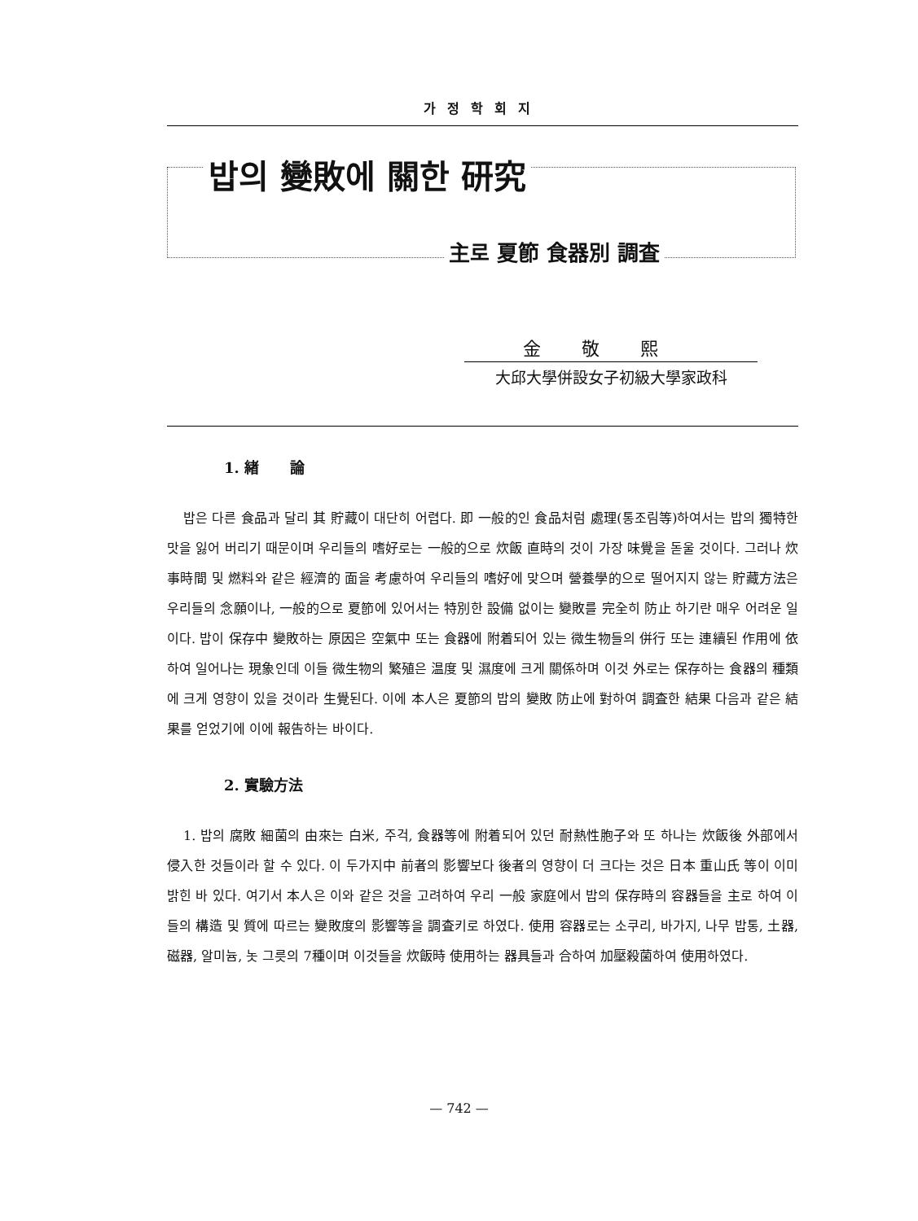가정학회지
밥의 變敗에 關한 研究
主로 夏節 食器別 調査
金敬熙
大邱大學併設女子初級大學家政科
1. 緖 論
밥은 다른 食品과 달리 其 貯藏이 대단히 어렵다. 即 一般的인 食品처럼 處理(통조림等)하여서는 밥의 獨特한 맛을 잃어 버리기 때문이며 우리들의 嗜好로는 一般的으로 炊飯 直時의 것이 가장 味覺을 돋울 것이다. 그러나 炊事時間 및 燃料와 같은 經濟的 面을 考慮하여 우리들의 嗜好에 맞으며 營養學的으로 떨어지지 않는 貯藏方法은 우리들의 念願이나, 一般的으로 夏節에 있어서는 特別한 設備 없이는 變敗를 完全히 防止 하기란 매우 어려운 일이다. 밥이 保存中 變敗하는 原因은 空氣中 또는 食器에 附着되어 있는 微生物들의 併行 또는 連續된 作用에 依하여 일어나는 現象인데 이들 微生物의 繁殖은 温度 및 濕度에 크게 關係하며 이것 外로는 保存하는 食器의 種類에 크게 영향이 있을 것이라 生覺된다. 이에 本人은 夏節의 밥의 變敗 防止에 對하여 調査한 結果 다음과 같은 結果를 얻었기에 이에 報告하는 바이다.
2. 實驗方法
1. 밥의 腐敗 細菌의 由來는 白米, 주걱, 食器等에 附着되어 있던 耐熱性胞子와 또 하나는 炊飯後 外部에서 侵入한 것들이라 할 수 있다. 이 두가지中 前者의 影響보다 後者의 영향이 더 크다는 것은 日本 重山氏 等이 이미 밝힌 바 있다. 여기서 本人은 이와 같은 것을 고려하여 우리 一般 家庭에서 밥의 保存時의 容器들을 主로 하여 이들의 構造 및 質에 따르는 變敗度의 影響等을 調査키로 하였다. 使用 容器로는 소쿠리, 바가지, 나무 밥통, 土器, 磁器, 알미늄, 놋 그릇의 7種이며 이것들을 炊飯時 使用하는 器具들과 合하여 加壓殺菌하여 使用하였다.
— 742 —